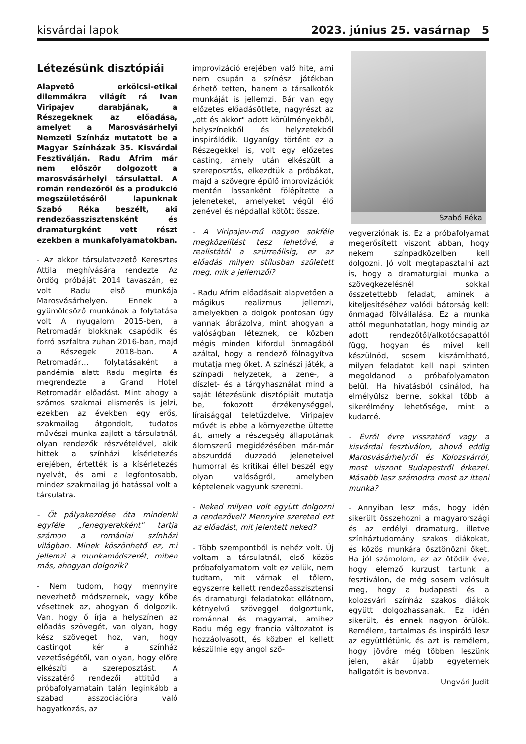kisvárdai lapok 2023. június 25. vasárnap 5
Létezésünk disztópiái
Alapvető erkölcsi-etikai dilemmákra világít rá Ivan Viripajev darabjának, a Részegeknek az előadása, amelyet a Marosvásárhelyi Nemzeti Színház mutatott be a Magyar Színházak 35. Kisvárdai Fesztiválján. Radu Afrim már nem először dolgozott a marosvásárhelyi társulattal. A román rendezőről és a produkció megszületéséről lapunknak Szabó Réka beszélt, aki rendezőasszisztensként és dramaturgként vett részt ezekben a munkafolyamatokban.
- Az akkor társulatvezető Keresztes Attila meghívására rendezte Az ördög próbáját 2014 tavaszán, ez volt Radu első munkája Marosvásárhelyen. Ennek a gyümölcsöző munkának a folytatása volt A nyugalom 2015-ben, a Retromadár blokknak csapódik és forró aszfaltra zuhan 2016-ban, majd a Részegek 2018-ban. A Retromadár… folytatásaként a pandémia alatt Radu megírta és megrendezte a Grand Hotel Retromadár előadást. Mint ahogy a számos szakmai elismerés is jelzi, ezekben az években egy erős, szakmailag átgondolt, tudatos művészi munka zajlott a társulatnál, olyan rendezők részvételével, akik hittek a színházi kísérletezés erejében, értették is a kísérletezés nyelvét, és ami a legfontosabb, mindez szakmailag jó hatással volt a társulatra.
- Őt pályakezdése óta mindenki egyféle „fenegyerekként" tartja számon a romániai színházi világban. Minek köszönhető ez, mi jellemzi a munkamódszerét, miben más, ahogyan dolgozik?
- Nem tudom, hogy mennyire nevezhető módszernek, vagy kőbe vésettnek az, ahogyan ő dolgozik. Van, hogy ő írja a helyszínen az előadás szövegét, van olyan, hogy kész szöveget hoz, van, hogy castingot kér a színház vezetőségétől, van olyan, hogy előre elkészíti a szereposztást. A visszatérő rendezői attitűd a próbafolyamatain talán leginkább a szabad asszociációra való hagyatkozás, az
improvizáció erejében való hite, ami nem csupán a színészi játékban érhető tetten, hanem a társalkotók munkáját is jellemzi. Bár van egy előzetes előadásötlete, nagyrészt az „ott és akkor" adott körülményekből, helyszínekből és helyzetekből inspirálódik. Ugyanígy történt ez a Részegekkel is, volt egy előzetes casting, amely után elkészült a szereposztás, elkezdtük a próbákat, majd a szövegre épülő improvizációk mentén lassanként fölépítette a jeleneteket, amelyeket végül élő zenével és népdallal kötött össze.
- A Viripajev-mű nagyon sokféle megközelítést tesz lehetővé, a realistától a szürreálisig, ez az előadás milyen stílusban született meg, mik a jellemzői?
- Radu Afrim előadásait alapvetően a mágikus realizmus jellemzi, amelyekben a dolgok pontosan úgy vannak ábrázolva, mint ahogyan a valóságban léteznek, de közben mégis minden kifordul önmagából azáltal, hogy a rendező fölnagyítva mutatja meg őket. A színészi játék, a színpadi helyzetek, a zene-, a díszlet- és a tárgyhasználat mind a saját létezésünk disztópiáit mutatja be, fokozott érzékenységgel, líraisággal teletűzdelve. Viripajev művét is ebbe a környezetbe ültette át, amely a részegség állapotának álomszerű megidézésében már-már abszurddá duzzadó jeleneteivel humorral és kritikai éllel beszél egy olyan valóságról, amelyben képtelenek vagyunk szeretni.
- Neked milyen volt együtt dolgozni a rendezővel? Mennyire szereted ezt az előadást, mit jelentett neked?
- Több szempontból is nehéz volt. Új voltam a társulatnál, első közös próbafolyamatom volt ez velük, nem tudtam, mit várnak el tőlem, egyszerre kellett rendezőasszisztensi és dramaturgi feladatokat ellátnom, kétnyelvű szöveggel dolgoztunk, románnal és magyarral, amihez Radu még egy francia változatot is hozzáolvasott, és közben el kellett készülnie egy angol szö-
Szabó Réka
vegverziónak is. Ez a próbafolyamat megerősített viszont abban, hogy nekem színpadközelben kell dolgozni. Jó volt megtapasztalni azt is, hogy a dramaturgiai munka a szövegkezelésnél sokkal összetettebb feladat, aminek a kiteljesítéséhez valódi bátorság kell: önmagad fölvállalása. Ez a munka attól megunhatatlan, hogy mindig az adott rendezőtől/alkotócsapattól függ, hogyan és mivel kell készülnöd, sosem kiszámítható, milyen feladatot kell napi szinten megoldanod a próbafolyamaton belül. Ha hivatásból csinálod, ha elmélyülsz benne, sokkal több a sikerélmény lehetősége, mint a kudarcé.
- Évről évre visszatérő vagy a kisvárdai fesztiválon, ahová eddig Marosvásárhelyről és Kolozsvárról, most viszont Budapestről érkezel. Másabb lesz számodra most az itteni munka?
- Annyiban lesz más, hogy idén sikerült összehozni a magyarországi és az erdélyi dramaturg, illetve színháztudomány szakos diákokat, és közös munkára ösztönözni őket. Ha jól számolom, ez az ötödik éve, hogy elemző kurzust tartunk a fesztiválon, de még sosem valósult meg, hogy a budapesti és a kolozsvári színház szakos diákok együtt dolgozhassanak. Ez idén sikerült, és ennek nagyon örülök. Remélem, tartalmas és inspiráló lesz az együttlétünk, és azt is remélem, hogy jövőre még többen leszünk jelen, akár újabb egyetemek hallgatóit is bevonva.
Ungvári Judit